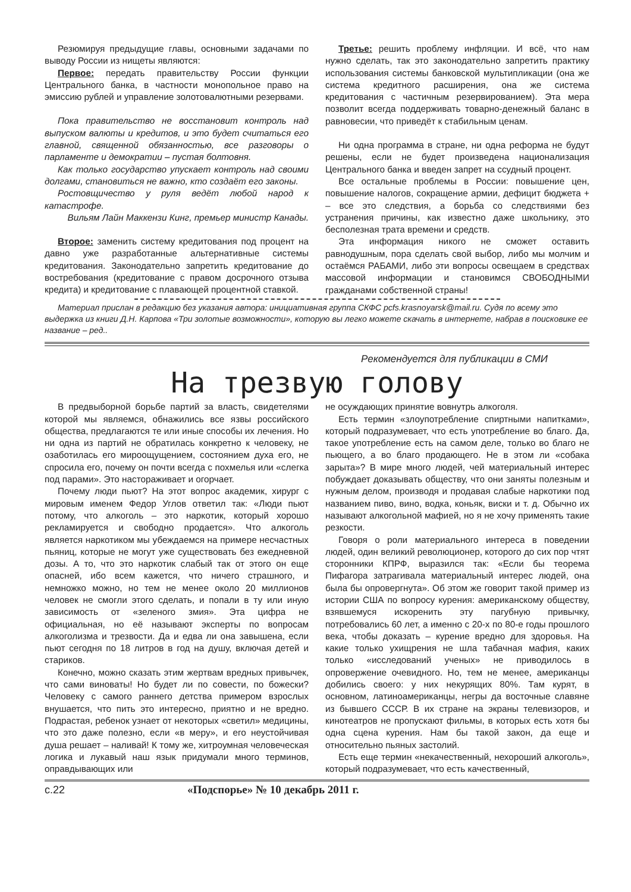Резюмируя предыдущие главы, основными задачами по выводу России из нищеты являются:
Первое: передать правительству России функции Центрального банка, в частности монопольное право на эмиссию рублей и управление золотовалютными резервами.
Пока правительство не восстановит контроль над выпуском валюты и кредитов, и это будет считаться его главной, священной обязанностью, все разговоры о парламенте и демократии – пустая болтовня.
Как только государство упускает контроль над своими долгами, становиться не важно, кто создаёт его законы.
Ростовщичество у руля ведёт любой народ к катастрофе.
Вильям Лайн Маккензи Кинг, премьер министр Канады.
Второе: заменить систему кредитования под процент на давно уже разработанные альтернативные системы кредитования. Законодательно запретить кредитование до востребования (кредитование с правом досрочного отзыва кредита) и кредитование с плавающей процентной ставкой.
Третье: решить проблему инфляции. И всё, что нам нужно сделать, так это законодательно запретить практику использования системы банковской мультипликации (она же система кредитного расширения, она же система кредитования с частичным резервированием). Эта мера позволит всегда поддерживать товарно-денежный баланс в равновесии, что приведёт к стабильным ценам.
Ни одна программа в стране, ни одна реформа не будут решены, если не будет произведена национализация Центрального банка и введен запрет на ссудный процент.
Все остальные проблемы в России: повышение цен, повышение налогов, сокращение армии, дефицит бюджета + – все это следствия, а борьба со следствиями без устранения причины, как известно даже школьнику, это бесполезная трата времени и средств.
Эта информация никого не сможет оставить равнодушным, пора сделать свой выбор, либо мы молчим и остаёмся РАБАМИ, либо эти вопросы освещаем в средствах массовой информации и становимся СВОБОДНЫМИ гражданами собственной страны!
Материал прислан в редакцию без указания автора: инициативная группа СКФС pcfs.krasnoyarsk@mail.ru. Судя по всему это выдержка из книги Д.Н. Карпова «Три золотые возможности», которую вы легко можете скачать в интернете, набрав в поисковике ее название – ред..
Рекомендуется для публикации в СМИ
На трезвую голову
В предвыборной борьбе партий за власть, свидетелями которой мы являемся, обнажились все язвы российского общества, предлагаются те или иные способы их лечения. Но ни одна из партий не обратилась конкретно к человеку, не озаботилась его мироощущением, состоянием духа его, не спросила его, почему он почти всегда с похмелья или «слегка под парами». Это настораживает и огорчает.
Почему люди пьют? На этот вопрос академик, хирург с мировым именем Федор Углов ответил так: «Люди пьют потому, что алкоголь – это наркотик, который хорошо рекламируется и свободно продается». Что алкоголь является наркотиком мы убеждаемся на примере несчастных пьяниц, которые не могут уже существовать без ежедневной дозы. А то, что это наркотик слабый так от этого он еще опасней, ибо всем кажется, что ничего страшного, и немножко можно, но тем не менее около 20 миллионов человек не смогли этого сделать, и попали в ту или иную зависимость от «зеленого змия». Эта цифра не официальная, но её называют эксперты по вопросам алкоголизма и трезвости. Да и едва ли она завышена, если пьют сегодня по 18 литров в год на душу, включая детей и стариков.
Конечно, можно сказать этим жертвам вредных привычек, что сами виноваты! Но будет ли по совести, по божески? Человеку с самого раннего детства примером взрослых внушается, что пить это интересно, приятно и не вредно. Подрастая, ребенок узнает от некоторых «светил» медицины, что это даже полезно, если «в меру», и его неустойчивая душа решает – наливай! К тому же, хитроумная человеческая логика и лукавый наш язык придумали много терминов, оправдывающих или
не осуждающих принятие вовнутрь алкоголя.
Есть термин «злоупотребление спиртными напитками», который подразумевает, что есть употребление во благо. Да, такое употребление есть на самом деле, только во благо не пьющего, а во благо продающего. Не в этом ли «собака зарыта»? В мире много людей, чей материальный интерес побуждает доказывать обществу, что они заняты полезным и нужным делом, производя и продавая слабые наркотики под названием пиво, вино, водка, коньяк, виски и т. д. Обычно их называют алкогольной мафией, но я не хочу применять такие резкости.
Говоря о роли материального интереса в поведении людей, один великий революционер, которого до сих пор чтят сторонники КПРФ, выразился так: «Если бы теорема Пифагора затрагивала материальный интерес людей, она была бы опровергнута». Об этом же говорит такой пример из истории США по вопросу курения: американскому обществу, взявшемуся искоренить эту пагубную привычку, потребовались 60 лет, а именно с 20-х по 80-е годы прошлого века, чтобы доказать – курение вредно для здоровья. На какие только ухищрения не шла табачная мафия, каких только «исследований ученых» не приводилось в опровержение очевидного. Но, тем не менее, американцы добились своего: у них некурящих 80%. Там курят, в основном, латиноамериканцы, негры да восточные славяне из бывшего СССР. В их стране на экраны телевизоров, и кинотеатров не пропускают фильмы, в которых есть хотя бы одна сцена курения. Нам бы такой закон, да еще и относительно пьяных застолий.
Есть еще термин «некачественный, нехороший алкоголь», который подразумевает, что есть качественный,
с.22 «Подспорье» № 10 декабрь 2011 г.